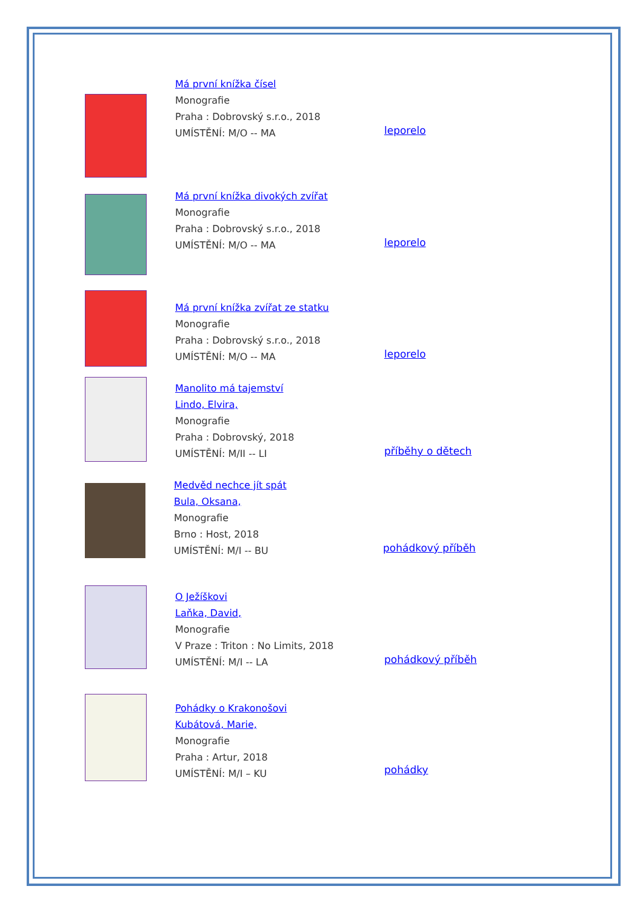Má první knížka čísel
Monografie
Praha : Dobrovský s.r.o., 2018
UMÍSTĚNÍ: M/O -- MA
leporelo
Má první knížka divokých zvířat
Monografie
Praha : Dobrovský s.r.o., 2018
UMÍSTĚNÍ: M/O -- MA
leporelo
Má první knížka zvířat ze statku
Monografie
Praha : Dobrovský s.r.o., 2018
UMÍSTĚNÍ: M/O -- MA
leporelo
Manolito má tajemství
Lindo, Elvira,
Monografie
Praha : Dobrovský, 2018
UMÍSTĚNÍ: M/II -- LI
příběhy o dětech
Medvěd nechce jít spát
Bula, Oksana,
Monografie
Brno : Host, 2018
UMÍSTĚNÍ: M/I -- BU
pohádkový příběh
O Ježíškovi
Laňka, David,
Monografie
V Praze : Triton : No Limits, 2018
UMÍSTĚNÍ: M/I -- LA
pohádkový příběh
Pohádky o Krakonošovi
Kubátová, Marie,
Monografie
Praha : Artur, 2018
UMÍSTĚNÍ: M/I – KU
pohádky